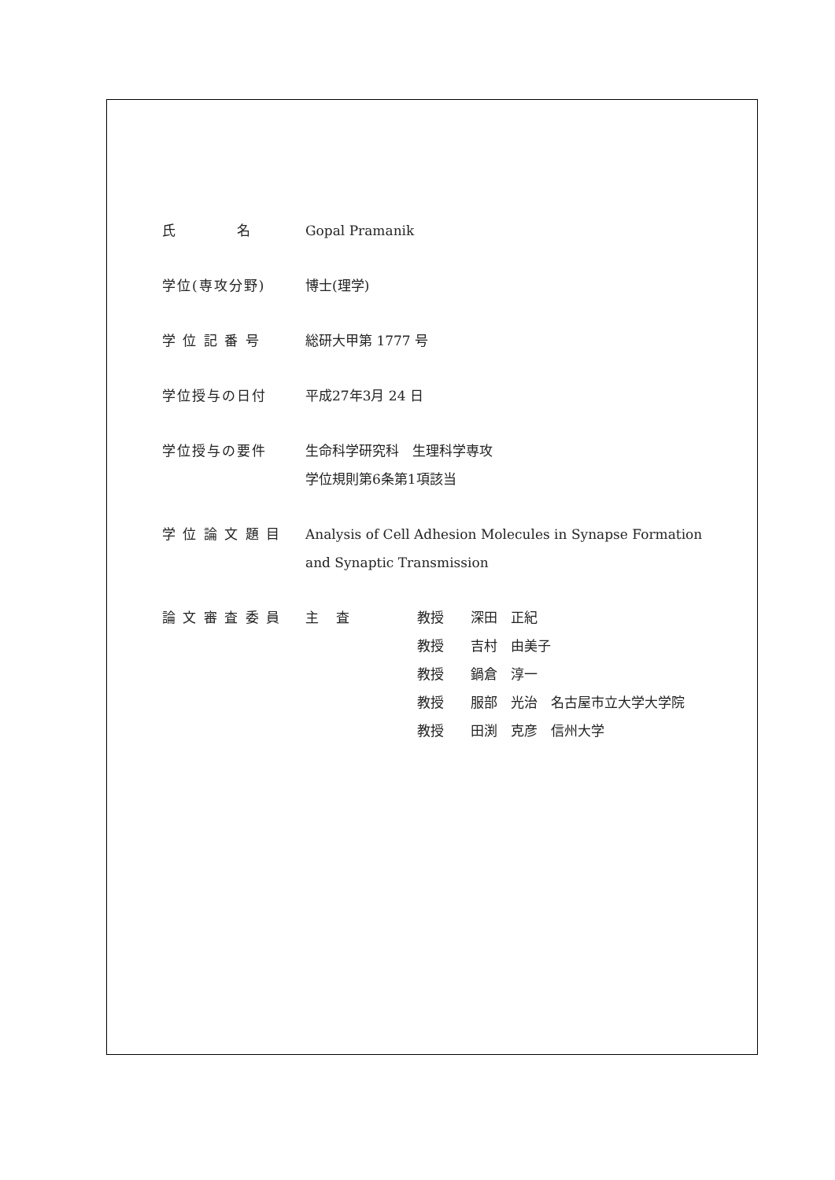| 氏 名 | Gopal Pramanik |
| 学位(専攻分野) | 博士(理学) |
| 学 位 記 番 号 | 総研大甲第 1777 号 |
| 学位授与の日付 | 平成27年3月 24 日 |
| 学位授与の要件 | 生命科学研究科 生理科学専攻 学位規則第6条第1項該当 |
| 学 位 論 文 題 目 | Analysis of Cell Adhesion Molecules in Synapse Formation and Synaptic Transmission |
| 論 文 審 査 委 員 | / 主 査 / 教授 / 深田 正紀 / / / 教授 / 吉村 由美子 / / / 教授 / 鍋倉 淳一 / / / 教授 / 服部 光治 名古屋市立大学大学院 / / / 教授 / 田渕 克彦 信州大学 / |